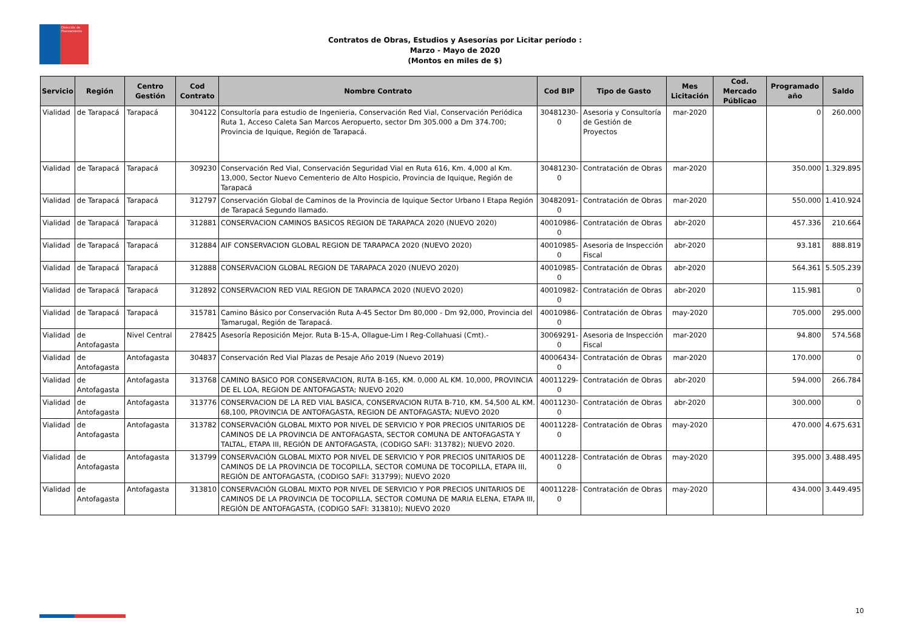Dirección de Planeamiento
Contratos de Obras, Estudios y Asesorías por Licitar período :
Marzo - Mayo de 2020
(Montos en miles de $)
| Servicio | Región | Centro Gestión | Cod Contrato | Nombre Contrato | Cod BIP | Tipo de Gasto | Mes Licitación | Cod. Mercado Públicao | Programado año | Saldo |
| --- | --- | --- | --- | --- | --- | --- | --- | --- | --- | --- |
| Vialidad | de Tarapacá | Tarapacá | 304122 | Consultoría para estudio de Ingenieria, Conservación Red Vial, Conservación Periódica Ruta 1, Acceso Caleta San Marcos Aeropuerto, sector Dm 305.000 a Dm 374.700; Provincia de Iquique, Región de Tarapacá. | 30481230-0 | Asesoria y Consultoría de Gestión de Proyectos | mar-2020 | | 0 | 260.000 |
| Vialidad | de Tarapacá | Tarapacá | 309230 | Conservación Red Vial, Conservación Seguridad Vial en Ruta 616, Km. 4,000 al Km. 13,000, Sector Nuevo Cementerio de Alto Hospicio, Provincia de Iquique, Región de Tarapacá | 30481230-0 | Contratación de Obras | mar-2020 | | 350.000 | 1.329.895 |
| Vialidad | de Tarapacá | Tarapacá | 312797 | Conservación Global de Caminos de la Provincia de Iquique Sector Urbano I Etapa Región de Tarapacá Segundo llamado. | 30482091-0 | Contratación de Obras | mar-2020 | | 550.000 | 1.410.924 |
| Vialidad | de Tarapacá | Tarapacá | 312881 | CONSERVACION CAMINOS BASICOS REGION DE TARAPACA 2020 (NUEVO 2020) | 40010986-0 | Contratación de Obras | abr-2020 | | 457.336 | 210.664 |
| Vialidad | de Tarapacá | Tarapacá | 312884 | AIF CONSERVACION GLOBAL REGION DE TARAPACA 2020 (NUEVO 2020) | 40010985-0 | Asesoria de Inspección Fiscal | abr-2020 | | 93.181 | 888.819 |
| Vialidad | de Tarapacá | Tarapacá | 312888 | CONSERVACION GLOBAL REGION DE TARAPACA 2020 (NUEVO 2020) | 40010985-0 | Contratación de Obras | abr-2020 | | 564.361 | 5.505.239 |
| Vialidad | de Tarapacá | Tarapacá | 312892 | CONSERVACION RED VIAL REGION DE TARAPACA 2020 (NUEVO 2020) | 40010982-0 | Contratación de Obras | abr-2020 | | 115.981 | 0 |
| Vialidad | de Tarapacá | Tarapacá | 315781 | Camino Básico por Conservación Ruta A-45 Sector Dm 80,000 - Dm 92,000, Provincia del Tamarugal, Región de Tarapacá. | 40010986-0 | Contratación de Obras | may-2020 | | 705.000 | 295.000 |
| Vialidad | de Antofagasta | Nivel Central | 278425 | Asesoría Reposición Mejor. Ruta B-15-A, Ollague-Lim I Reg-Collahuasi (Cmt).- | 30069291-0 | Asesoria de Inspección Fiscal | mar-2020 | | 94.800 | 574.568 |
| Vialidad | de Antofagasta | Antofagasta | 304837 | Conservación Red Vial Plazas de Pesaje Año 2019 (Nuevo 2019) | 40006434-0 | Contratación de Obras | mar-2020 | | 170.000 | 0 |
| Vialidad | de Antofagasta | Antofagasta | 313768 | CAMINO BASICO POR CONSERVACION, RUTA B-165, KM. 0,000 AL KM. 10,000, PROVINCIA DE EL LOA, REGION DE ANTOFAGASTA; NUEVO 2020 | 40011229-0 | Contratación de Obras | abr-2020 | | 594.000 | 266.784 |
| Vialidad | de Antofagasta | Antofagasta | 313776 | CONSERVACION DE LA RED VIAL BASICA, CONSERVACION RUTA B-710, KM. 54,500 AL KM. 68,100, PROVINCIA DE ANTOFAGASTA, REGION DE ANTOFAGASTA; NUEVO 2020 | 40011230-0 | Contratación de Obras | abr-2020 | | 300.000 | 0 |
| Vialidad | de Antofagasta | Antofagasta | 313782 | CONSERVACIÓN GLOBAL MIXTO POR NIVEL DE SERVICIO Y POR PRECIOS UNITARIOS DE CAMINOS DE LA PROVINCIA DE ANTOFAGASTA, SECTOR COMUNA DE ANTOFAGASTA Y TALTAL, ETAPA III, REGIÓN DE ANTOFAGASTA, (CODIGO SAFI: 313782); NUEVO 2020. | 40011228-0 | Contratación de Obras | may-2020 | | 470.000 | 4.675.631 |
| Vialidad | de Antofagasta | Antofagasta | 313799 | CONSERVACIÓN GLOBAL MIXTO POR NIVEL DE SERVICIO Y POR PRECIOS UNITARIOS DE CAMINOS DE LA PROVINCIA DE TOCOPILLA, SECTOR COMUNA DE TOCOPILLA, ETAPA III, REGIÓN DE ANTOFAGASTA, (CODIGO SAFI: 313799); NUEVO 2020 | 40011228-0 | Contratación de Obras | may-2020 | | 395.000 | 3.488.495 |
| Vialidad | de Antofagasta | Antofagasta | 313810 | CONSERVACIÓN GLOBAL MIXTO POR NIVEL DE SERVICIO Y POR PRECIOS UNITARIOS DE CAMINOS DE LA PROVINCIA DE TOCOPILLA, SECTOR COMUNA DE MARIA ELENA, ETAPA III, REGIÓN DE ANTOFAGASTA, (CODIGO SAFI: 313810); NUEVO 2020 | 40011228-0 | Contratación de Obras | may-2020 | | 434.000 | 3.449.495 |
10